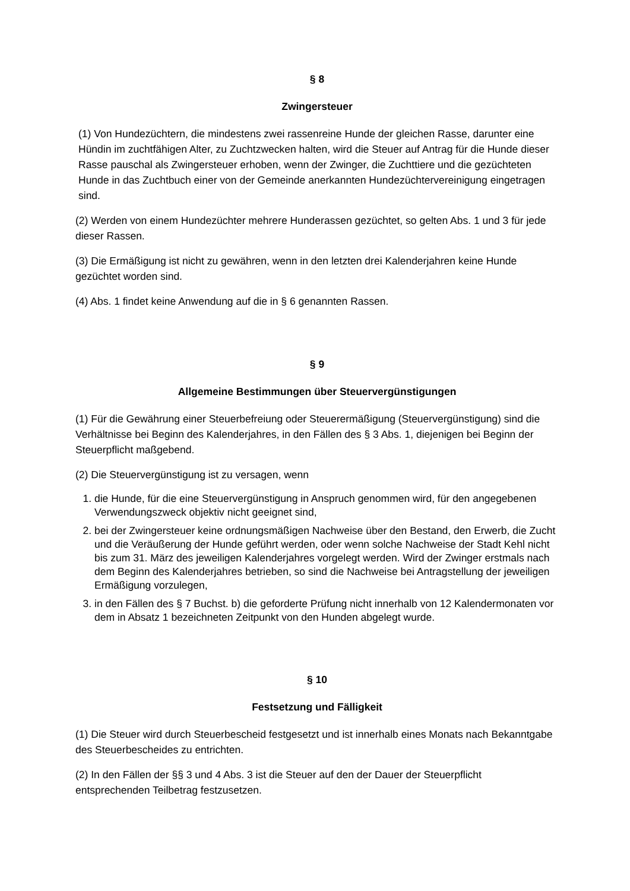§ 8
Zwingersteuer
(1) Von Hundezüchtern, die mindestens zwei rassenreine Hunde der gleichen Rasse, darunter eine Hündin im zuchtfähigen Alter, zu Zuchtzwecken halten, wird die Steuer auf Antrag für die Hunde dieser Rasse pauschal als Zwingersteuer erhoben, wenn der Zwinger, die Zuchttiere und die gezüchteten Hunde in das Zuchtbuch einer von der Gemeinde anerkannten Hundezüchtervereinigung eingetragen sind.
(2) Werden von einem Hundezüchter mehrere Hunderassen gezüchtet, so gelten Abs. 1 und 3 für jede dieser Rassen.
(3) Die Ermäßigung ist nicht zu gewähren, wenn in den letzten drei Kalenderjahren keine Hunde gezüchtet worden sind.
(4) Abs. 1 findet keine Anwendung auf die in § 6 genannten Rassen.
§ 9
Allgemeine Bestimmungen über Steuervergünstigungen
(1) Für die Gewährung einer Steuerbefreiung oder Steuerermäßigung (Steuervergünstigung) sind die Verhältnisse bei Beginn des Kalenderjahres, in den Fällen des § 3 Abs. 1, diejenigen bei Beginn der Steuerpflicht maßgebend.
(2) Die Steuervergünstigung ist zu versagen, wenn
1. die Hunde, für die eine Steuervergünstigung in Anspruch genommen wird, für den angegebenen Verwendungszweck objektiv nicht geeignet sind,
2. bei der Zwingersteuer keine ordnungsmäßigen Nachweise über den Bestand, den Erwerb, die Zucht und die Veräußerung der Hunde geführt werden, oder wenn solche Nachweise der Stadt Kehl nicht bis zum 31. März des jeweiligen Kalenderjahres vorgelegt werden. Wird der Zwinger erstmals nach dem Beginn des Kalenderjahres betrieben, so sind die Nachweise bei Antragstellung der jeweiligen Ermäßigung vorzulegen,
3. in den Fällen des § 7 Buchst. b) die geforderte Prüfung nicht innerhalb von 12 Kalendermonaten vor dem in Absatz 1 bezeichneten Zeitpunkt von den Hunden abgelegt wurde.
§ 10
Festsetzung und Fälligkeit
(1) Die Steuer wird durch Steuerbescheid festgesetzt und ist innerhalb eines Monats nach Bekanntgabe des Steuerbescheides zu entrichten.
(2) In den Fällen der §§ 3 und 4 Abs. 3 ist die Steuer auf den der Dauer der Steuerpflicht entsprechenden Teilbetrag festzusetzen.